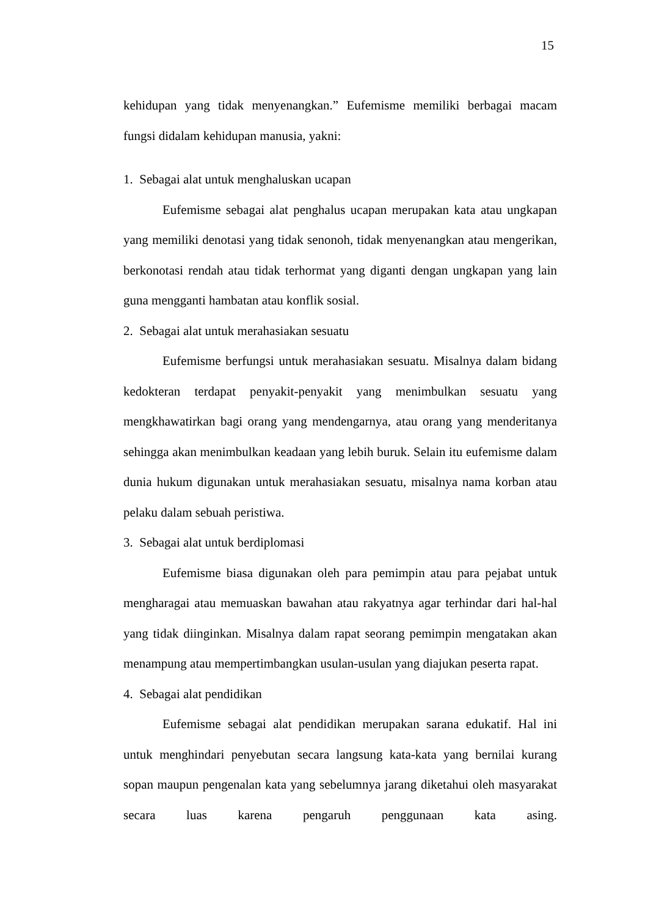15
kehidupan yang tidak menyenangkan.” Eufemisme memiliki berbagai macam fungsi didalam kehidupan manusia, yakni:
1. Sebagai alat untuk menghaluskan ucapan
Eufemisme sebagai alat penghalus ucapan merupakan kata atau ungkapan yang memiliki denotasi yang tidak senonoh, tidak menyenangkan atau mengerikan, berkonotasi rendah atau tidak terhormat yang diganti dengan ungkapan yang lain guna mengganti hambatan atau konflik sosial.
2. Sebagai alat untuk merahasiakan sesuatu
Eufemisme berfungsi untuk merahasiakan sesuatu. Misalnya dalam bidang kedokteran terdapat penyakit-penyakit yang menimbulkan sesuatu yang mengkhawatirkan bagi orang yang mendengarnya, atau orang yang menderitanya sehingga akan menimbulkan keadaan yang lebih buruk. Selain itu eufemisme dalam dunia hukum digunakan untuk merahasiakan sesuatu, misalnya nama korban atau pelaku dalam sebuah peristiwa.
3. Sebagai alat untuk berdiplomasi
Eufemisme biasa digunakan oleh para pemimpin atau para pejabat untuk mengharagai atau memuaskan bawahan atau rakyatnya agar terhindar dari hal-hal yang tidak diinginkan. Misalnya dalam rapat seorang pemimpin mengatakan akan menampung atau mempertimbangkan usulan-usulan yang diajukan peserta rapat.
4. Sebagai alat pendidikan
Eufemisme sebagai alat pendidikan merupakan sarana edukatif. Hal ini untuk menghindari penyebutan secara langsung kata-kata yang bernilai kurang sopan maupun pengenalan kata yang sebelumnya jarang diketahui oleh masyarakat secara luas karena pengaruh penggunaan kata asing.